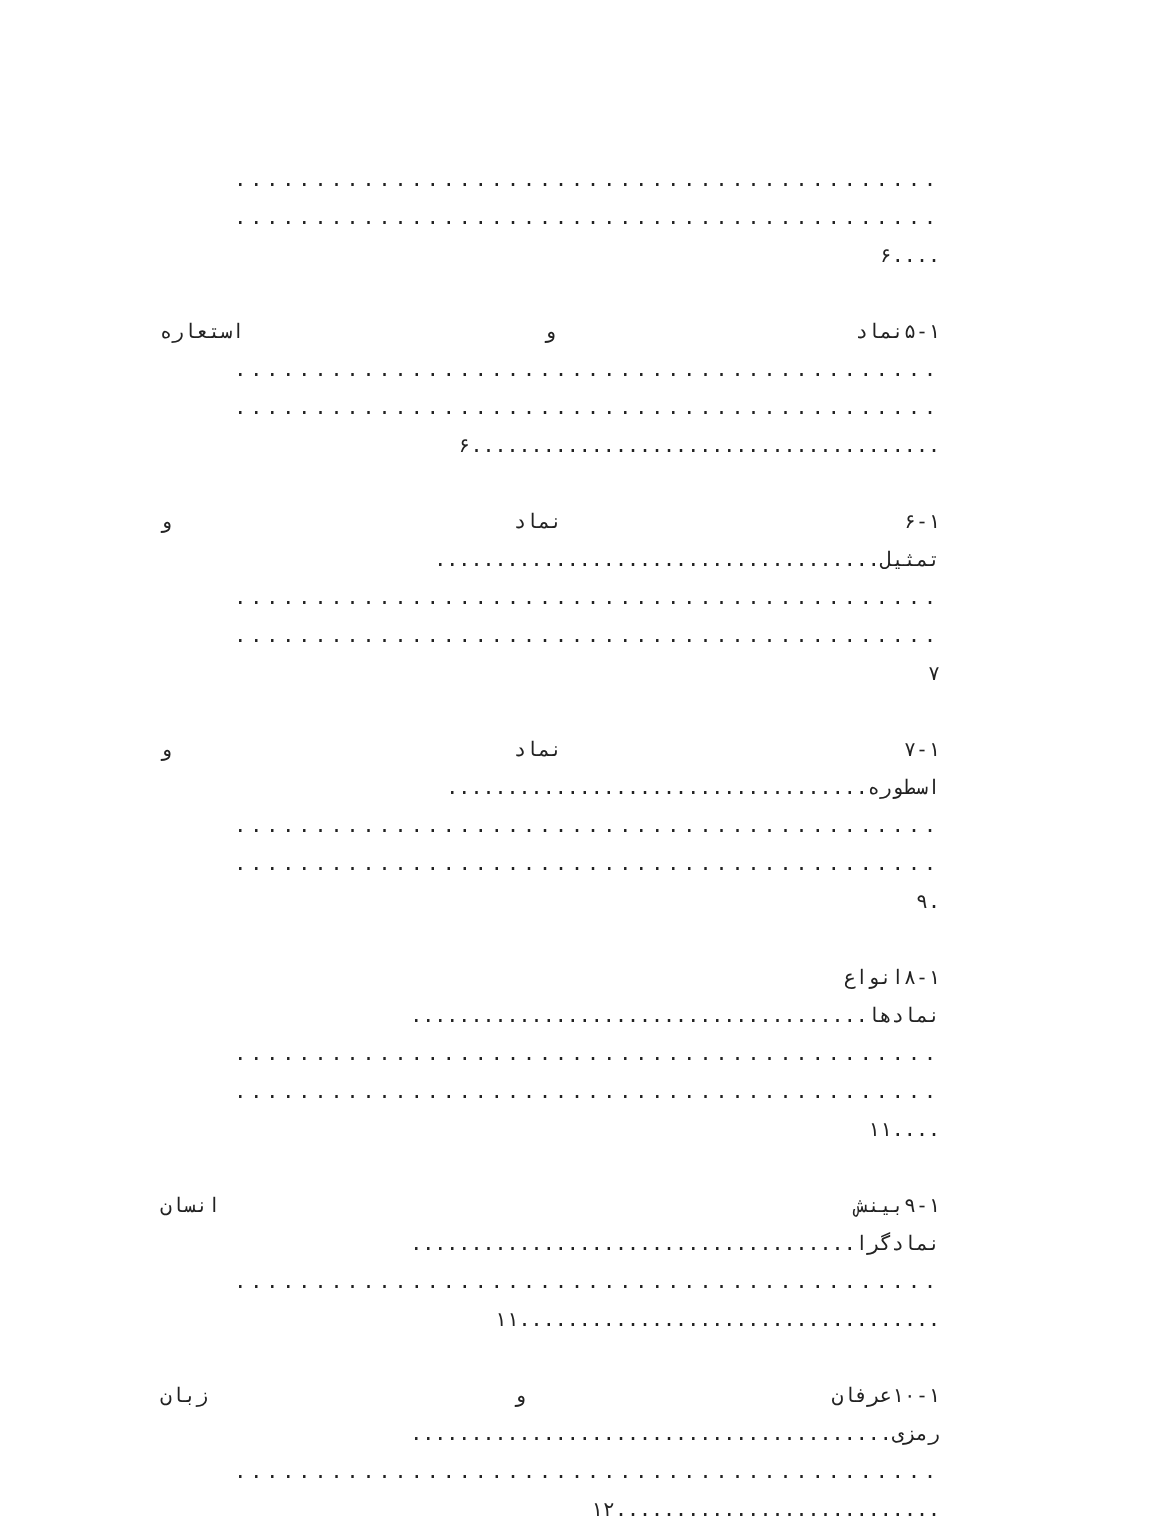............................................
............................................
....۶
۵-۱نماد و استعاره
............................................
............................................
.......................................۶
۶-۱ نماد و
تمثیل.....................................
............................................
............................................
۷
۷-۱ نماد و
اسطوره...................................
............................................
............................................
.۹
۸-۱انواع
نمادها......................................
............................................
............................................
....۱۱
۹-۱بینش انسان
نمادگرا.....................................
............................................
...................................۱۱
۱۰-۱عرفان و زبان
رمزی........................................
............................................
...........................۱۲